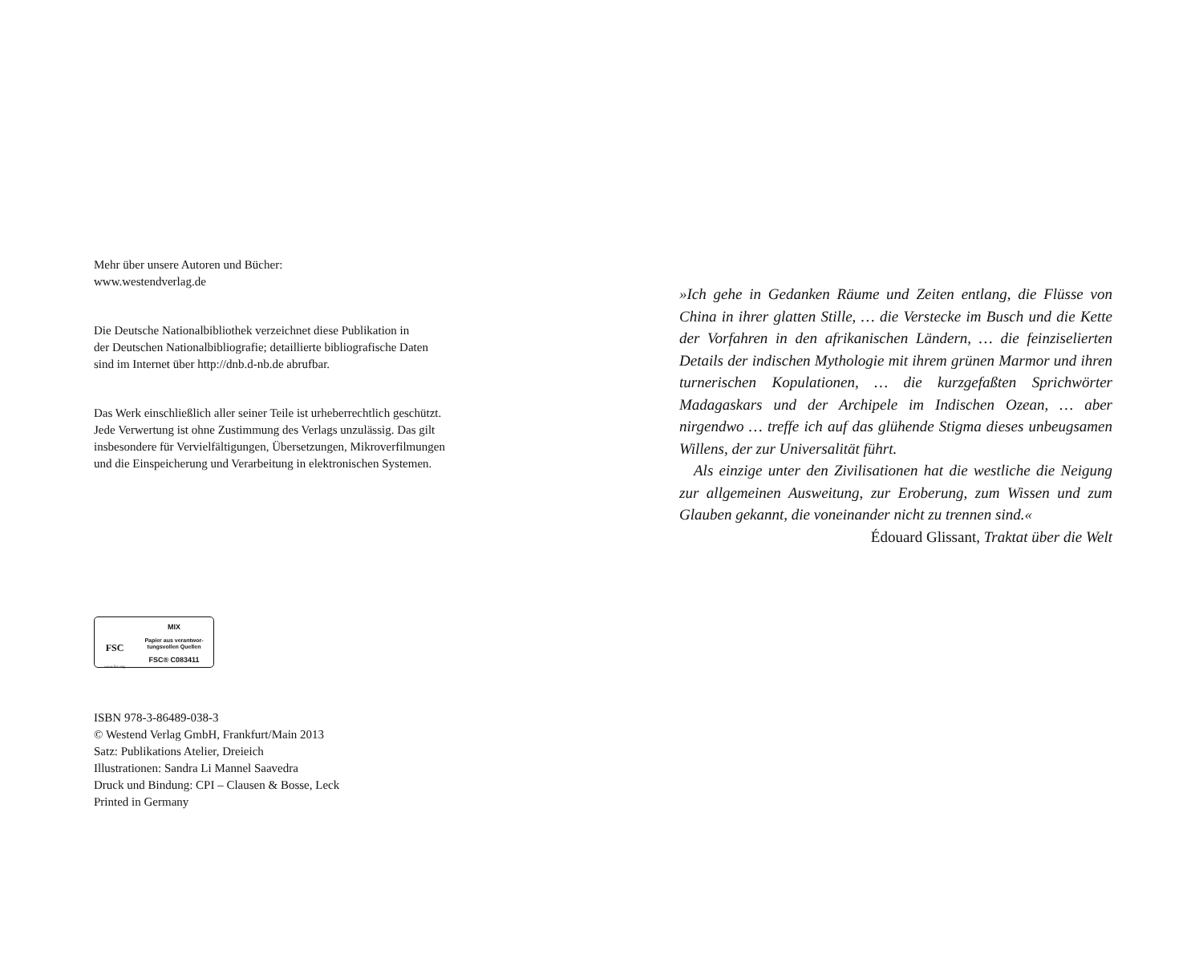Mehr über unsere Autoren und Bücher:
www.westendverlag.de
Die Deutsche Nationalbibliothek verzeichnet diese Publikation in
der Deutschen Nationalbibliografie; detaillierte bibliografische Daten
sind im Internet über http://dnb.d-nb.de abrufbar.
Das Werk einschließlich aller seiner Teile ist urheberrechtlich geschützt.
Jede Verwertung ist ohne Zustimmung des Verlags unzulässig. Das gilt
insbesondere für Vervielfältigungen, Übersetzungen, Mikroverfilmungen
und die Einspeicherung und Verarbeitung in elektronischen Systemen.
FSC
www.fsc.org
MIX
Papier aus verantwor-
tungsvollen Quellen
FSC® C083411
ISBN 978-3-86489-038-3
© Westend Verlag GmbH, Frankfurt/Main 2013
Satz: Publikations Atelier, Dreieich
Illustrationen: Sandra Li Mannel Saavedra
Druck und Bindung: CPI – Clausen & Bosse, Leck
Printed in Germany
»Ich gehe in Gedanken Räume und Zeiten entlang, die Flüsse von China in ihrer glatten Stille, … die Verstecke im Busch und die Kette der Vorfahren in den afrikanischen Ländern, … die feinziselierten Details der indischen Mythologie mit ihrem grünen Marmor und ihren turnerischen Kopulationen, … die kurzgefaßten Sprichwörter Madagaskars und der Archipele im Indischen Ozean, … aber nirgendwo … treffe ich auf das glühende Stigma dieses unbeugsamen Willens, der zur Universalität führt.
Als einzige unter den Zivilisationen hat die westliche die Neigung zur allgemeinen Ausweitung, zur Eroberung, zum Wissen und zum Glauben gekannt, die voneinander nicht zu trennen sind.«
Édouard Glissant, Traktat über die Welt